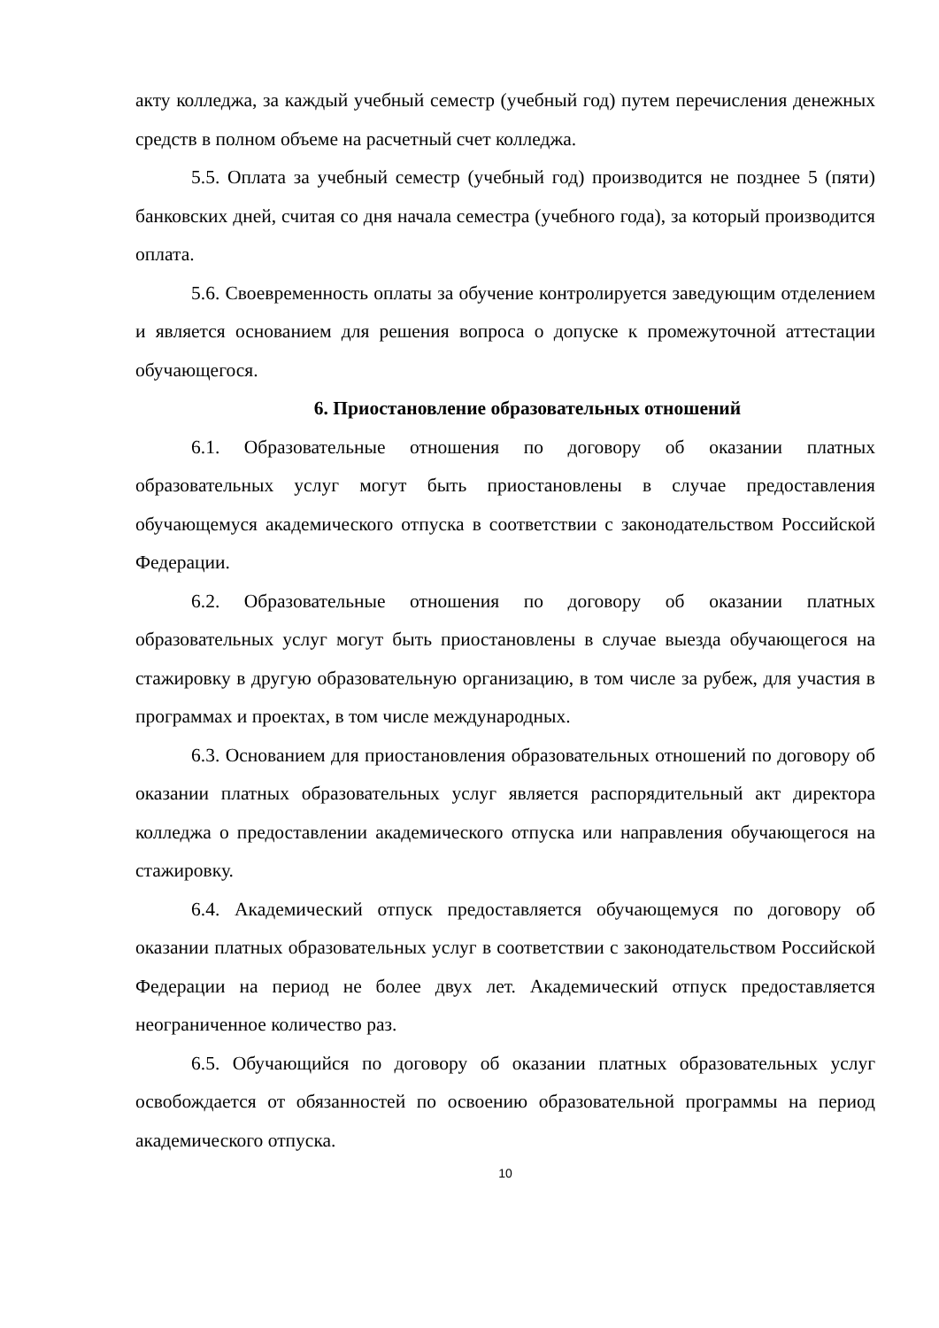акту колледжа, за каждый учебный семестр (учебный год) путем перечисления денежных средств в полном объеме на расчетный счет колледжа.
5.5. Оплата за учебный семестр (учебный год) производится не позднее 5 (пяти) банковских дней, считая со дня начала семестра (учебного года), за который производится оплата.
5.6. Своевременность оплаты за обучение контролируется заведующим отделением и является основанием для решения вопроса о допуске к промежуточной аттестации обучающегося.
6. Приостановление образовательных отношений
6.1. Образовательные отношения по договору об оказании платных образовательных услуг могут быть приостановлены в случае предоставления обучающемуся академического отпуска в соответствии с законодательством Российской Федерации.
6.2. Образовательные отношения по договору об оказании платных образовательных услуг могут быть приостановлены в случае выезда обучающегося на стажировку в другую образовательную организацию, в том числе за рубеж, для участия в программах и проектах, в том числе международных.
6.3. Основанием для приостановления образовательных отношений по договору об оказании платных образовательных услуг является распорядительный акт директора колледжа о предоставлении академического отпуска или направления обучающегося на стажировку.
6.4. Академический отпуск предоставляется обучающемуся по договору об оказании платных образовательных услуг в соответствии с законодательством Российской Федерации на период не более двух лет. Академический отпуск предоставляется неограниченное количество раз.
6.5. Обучающийся по договору об оказании платных образовательных услуг освобождается от обязанностей по освоению образовательной программы на период академического отпуска.
10